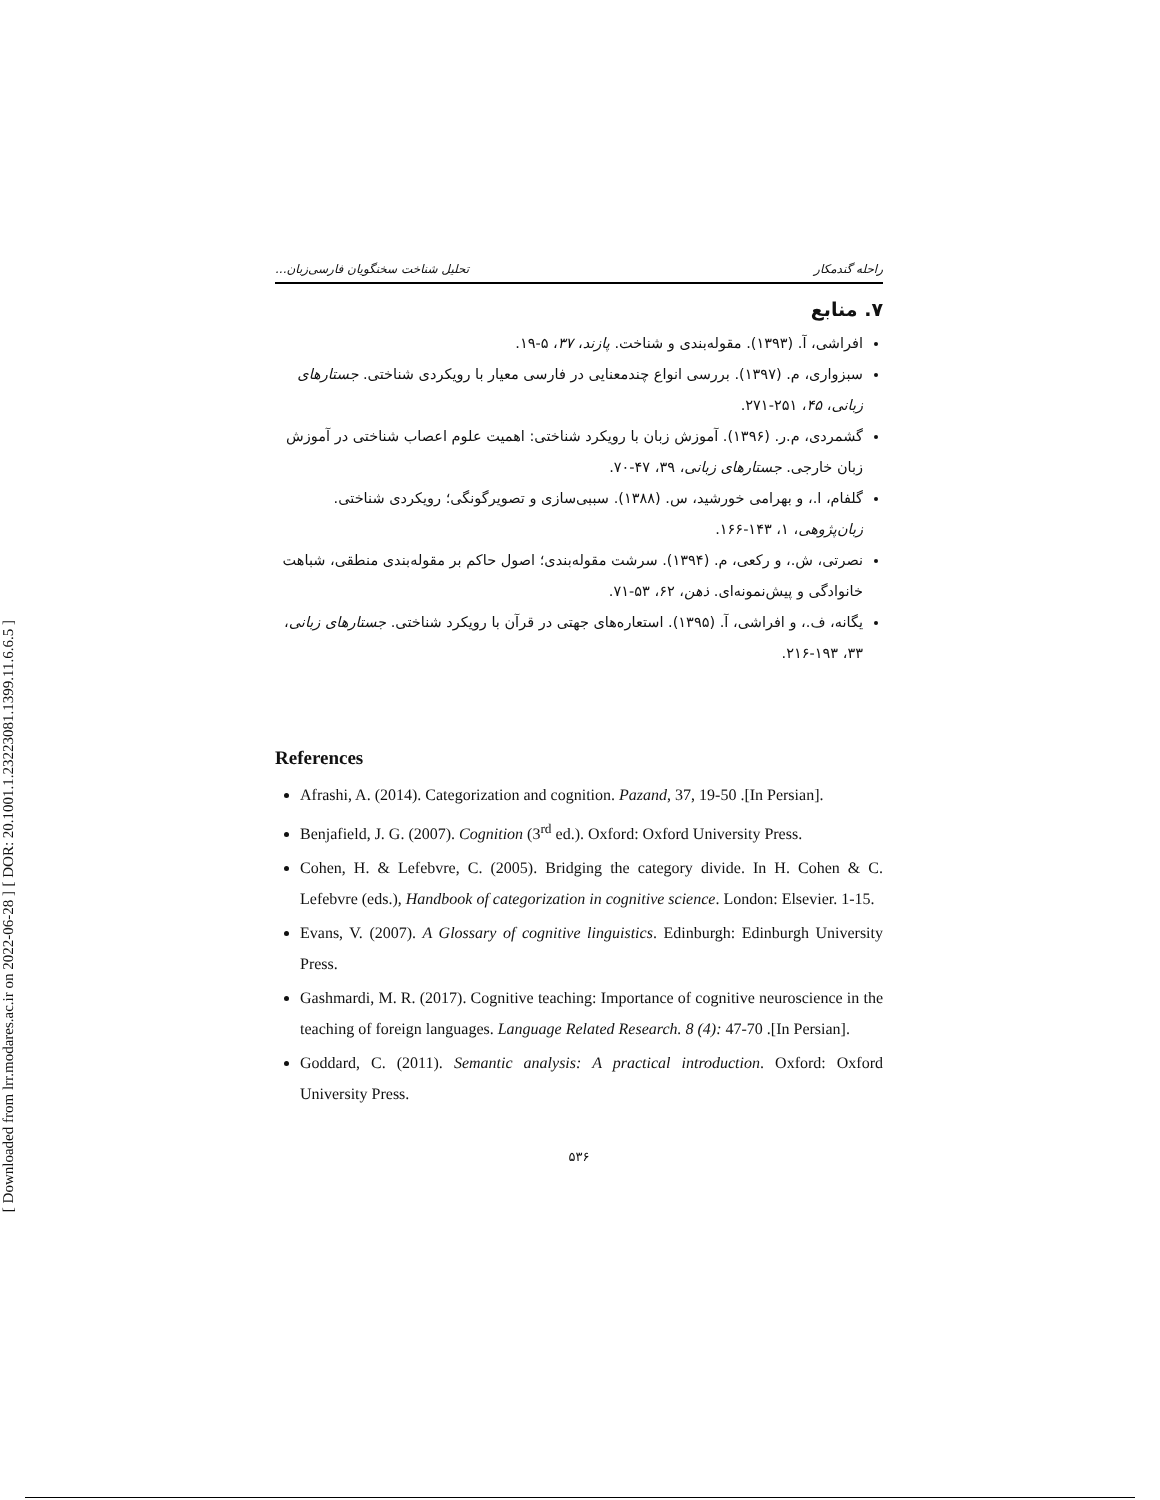[ DOR: 20.1001.1.23223081.1399.11.6.6.5 ]
[ Downloaded from lrr.modares.ac.ir on 2022-06-28 ]
راحله گندمکار تحلیل شناخت سخنگویان فارسی‌زبان...
۷. منابع
افراشی، آ. (۱۳۹۳). مقوله‌بندی و شناخت. پازند، ۳۷، ۵-۱۹.
سبزواری، م. (۱۳۹۷). بررسی انواع چندمعنایی در فارسی معیار با رویکردی شناختی. جستارهای زبانی، ۴۵، ۲۵۱-۲۷۱.
گشمردی، م.ر. (۱۳۹۶). آموزش زبان با رویکرد شناختی: اهمیت علوم اعصاب شناختی در آموزش زبان خارجی. جستارهای زبانی، ۳۹، ۴۷-۷۰.
گلفام، ا.، و بهرامی خورشید، س. (۱۳۸۸). سببی‌سازی و تصویرگونگی؛ رویکردی شناختی. زبان‌پژوهی، ۱، ۱۴۳-۱۶۶.
نصرتی، ش.، و رکعی، م. (۱۳۹۴). سرشت مقوله‌بندی؛ اصول حاکم بر مقوله‌بندی منطقی، شباهت خانوادگی و پیش‌نمونه‌ای. ذهن، ۶۲، ۵۳-۷۱.
یگانه، ف.، و افراشی، آ. (۱۳۹۵). استعاره‌های جهتی در قرآن با رویکرد شناختی. جستارهای زبانی، ۳۳، ۱۹۳-۲۱۶.
References
Afrashi, A. (2014). Categorization and cognition. Pazand, 37, 19-50 .[In Persian].
Benjafield, J. G. (2007). Cognition (3<sup>rd</sup> ed.). Oxford: Oxford University Press.
Cohen, H. & Lefebvre, C. (2005). Bridging the category divide. In H. Cohen & C. Lefebvre (eds.), Handbook of categorization in cognitive science. London: Elsevier. 1-15.
Evans, V. (2007). A Glossary of cognitive linguistics. Edinburgh: Edinburgh University Press.
Gashmardi, M. R. (2017). Cognitive teaching: Importance of cognitive neuroscience in the teaching of foreign languages. Language Related Research. 8 (4): 47-70 .[In Persian].
Goddard, C. (2011). Semantic analysis: A practical introduction. Oxford: Oxford University Press.
۵۳۶